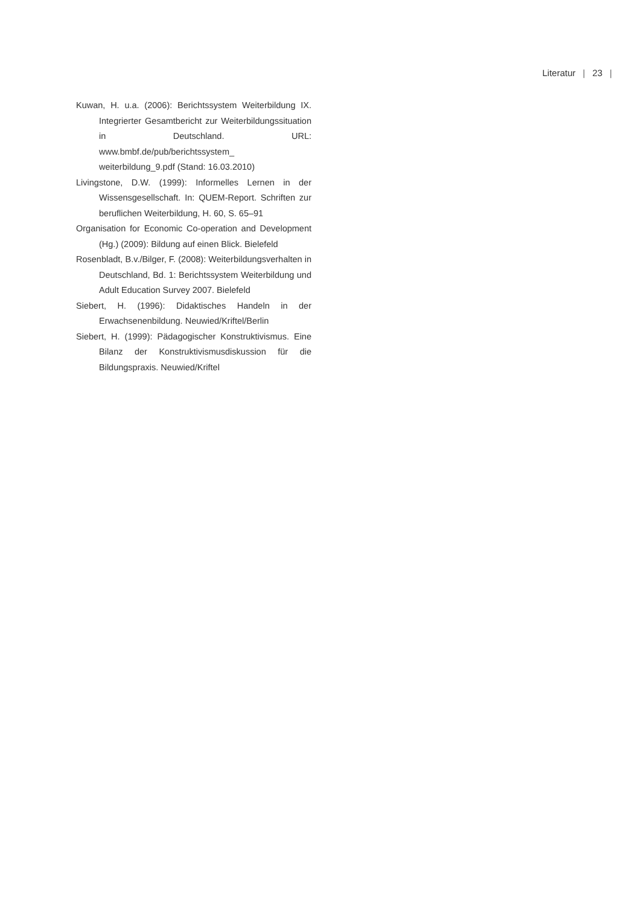Literatur | 23 |
Kuwan, H. u.a. (2006): Berichtssystem Weiterbildung IX. Integrierter Gesamtbericht zur Weiterbildungssituation in Deutschland. URL: www.bmbf.de/pub/berichtssystem_ weiterbildung_9.pdf (Stand: 16.03.2010)
Livingstone, D.W. (1999): Informelles Lernen in der Wissensgesellschaft. In: QUEM-Report. Schriften zur beruflichen Weiterbildung, H. 60, S. 65–91
Organisation for Economic Co-operation and Development (Hg.) (2009): Bildung auf einen Blick. Bielefeld
Rosenbladt, B.v./Bilger, F. (2008): Weiterbildungsverhalten in Deutschland, Bd. 1: Berichtssystem Weiterbildung und Adult Education Survey 2007. Bielefeld
Siebert, H. (1996): Didaktisches Handeln in der Erwachsenenbildung. Neuwied/Kriftel/Berlin
Siebert, H. (1999): Pädagogischer Konstruktivismus. Eine Bilanz der Konstruktivismusdiskussion für die Bildungspraxis. Neuwied/Kriftel